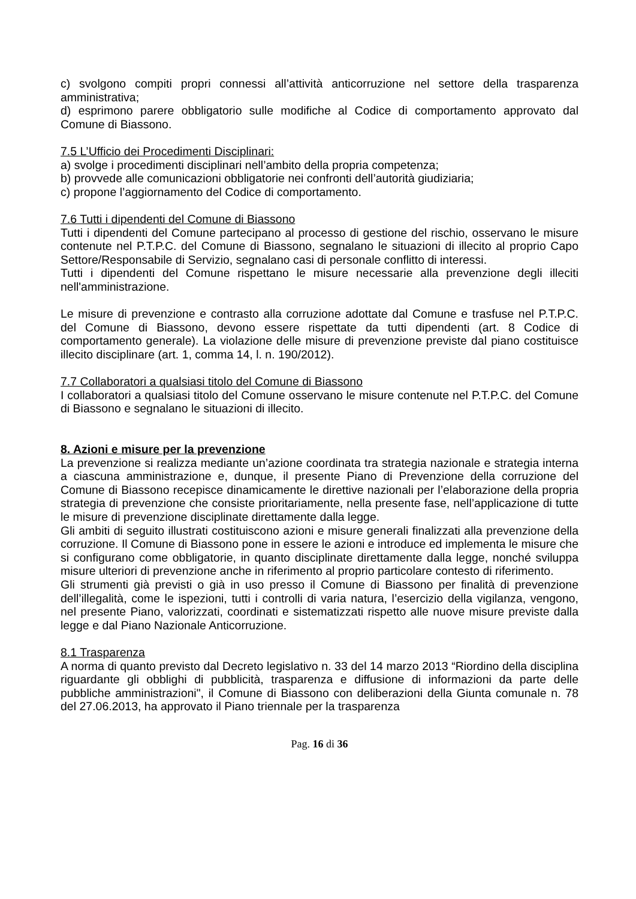c) svolgono compiti propri connessi all’attività anticorruzione nel settore della trasparenza amministrativa;
d) esprimono parere obbligatorio sulle modifiche al Codice di comportamento approvato dal Comune di Biassono.
7.5 L’Ufficio dei Procedimenti Disciplinari:
a) svolge i procedimenti disciplinari nell’ambito della propria competenza;
b) provvede alle comunicazioni obbligatorie nei confronti dell’autorità giudiziaria;
c) propone l’aggiornamento del Codice di comportamento.
7.6 Tutti i dipendenti del Comune di Biassono
Tutti i dipendenti del Comune partecipano al processo di gestione del rischio, osservano le misure contenute nel P.T.P.C. del Comune di Biassono, segnalano le situazioni di illecito al proprio Capo Settore/Responsabile di Servizio, segnalano casi di personale conflitto di interessi.
Tutti i dipendenti del Comune rispettano le misure necessarie alla prevenzione degli illeciti nell'amministrazione.
Le misure di prevenzione e contrasto alla corruzione adottate dal Comune e trasfuse nel P.T.P.C. del Comune di Biassono, devono essere rispettate da tutti dipendenti (art. 8 Codice di comportamento generale). La violazione delle misure di prevenzione previste dal piano costituisce illecito disciplinare (art. 1, comma 14, l. n. 190/2012).
7.7 Collaboratori a qualsiasi titolo del Comune di Biassono
I collaboratori a qualsiasi titolo del Comune osservano le misure contenute nel P.T.P.C. del Comune di Biassono e segnalano le situazioni di illecito.
8. Azioni e misure per la prevenzione
La prevenzione si realizza mediante un’azione coordinata tra strategia nazionale e strategia interna a ciascuna amministrazione e, dunque, il presente Piano di Prevenzione della corruzione del Comune di Biassono recepisce dinamicamente le direttive nazionali per l’elaborazione della propria strategia di prevenzione che consiste prioritariamente, nella presente fase, nell’applicazione di tutte le misure di prevenzione disciplinate direttamente dalla legge.
Gli ambiti di seguito illustrati costituiscono azioni e misure generali finalizzati alla prevenzione della corruzione. Il Comune di Biassono pone in essere le azioni e introduce ed implementa le misure che si configurano come obbligatorie, in quanto disciplinate direttamente dalla legge, nonché sviluppa misure ulteriori di prevenzione anche in riferimento al proprio particolare contesto di riferimento.
Gli strumenti già previsti o già in uso presso il Comune di Biassono per finalità di prevenzione dell’illegalità, come le ispezioni, tutti i controlli di varia natura, l’esercizio della vigilanza, vengono, nel presente Piano, valorizzati, coordinati e sistematizzati rispetto alle nuove misure previste dalla legge e dal Piano Nazionale Anticorruzione.
8.1 Trasparenza
A norma di quanto previsto dal Decreto legislativo n. 33 del 14 marzo 2013 “Riordino della disciplina riguardante gli obblighi di pubblicità, trasparenza e diffusione di informazioni da parte delle pubbliche amministrazioni", il Comune di Biassono con deliberazioni della Giunta comunale n. 78 del 27.06.2013, ha approvato il Piano triennale per la trasparenza
Pag. 16 di 36